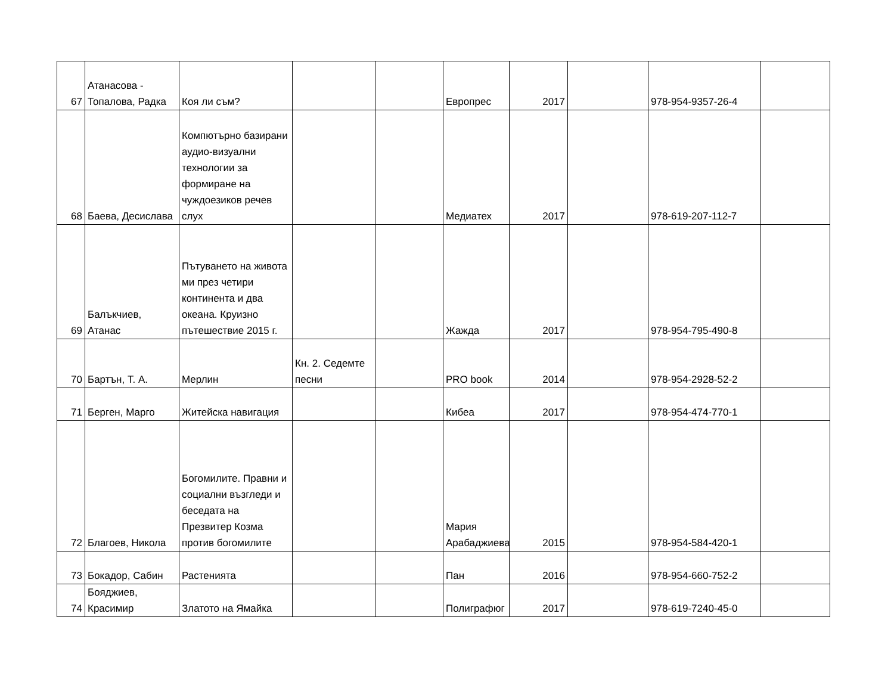| 67 | Атанасова - Топалова, Радка | Коя ли съм? | | | Европрес | 2017 | | 978-954-9357-26-4 | |
| 68 | Баева, Десислава | Компютърно базирани аудио-визуални технологии за формиране на чуждоезиков речев слух | | | Медиатех | 2017 | | 978-619-207-112-7 | |
| 69 | Балъкчиев, Атанас | Пътуването на живота ми през четири континента и два океана. Круизно пътешествие 2015 г. | | | Жажда | 2017 | | 978-954-795-490-8 | |
| 70 | Бартън, Т. А. | Мерлин | Кн. 2. Седемте песни | | PRO book | 2014 | | 978-954-2928-52-2 | |
| 71 | Берген, Марго | Житейска навигация | | | Кибеа | 2017 | | 978-954-474-770-1 | |
| 72 | Благоев, Никола | Богомилите. Правни и социални възгледи и беседата на Презвитер Козма против богомилите | | | Мария Арабаджиева | 2015 | | 978-954-584-420-1 | |
| 73 | Бокадор, Сабин | Растенията | | | Пан | 2016 | | 978-954-660-752-2 | |
| 74 | Бояджиев, Красимир | Златото на Ямайка | | | Полиграфюг | 2017 | | 978-619-7240-45-0 | |